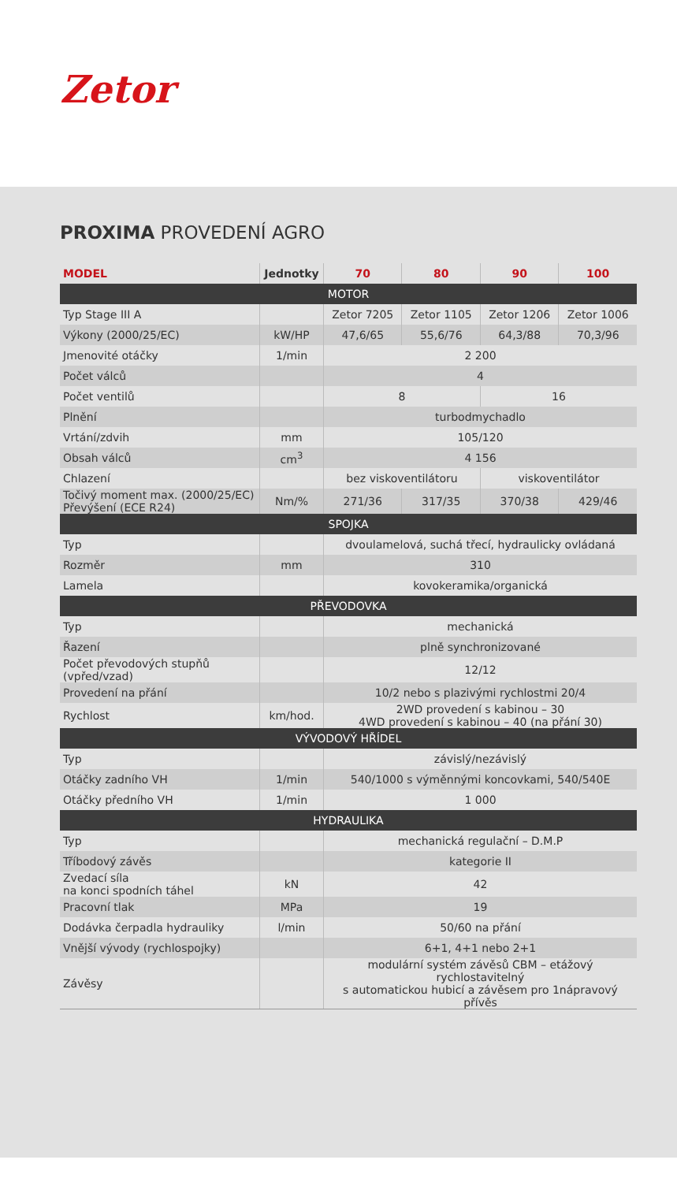Zetor
PROXIMA PROVEDENÍ AGRO
| MODEL | Jednotky | 70 | 80 | 90 | 100 |
| --- | --- | --- | --- | --- | --- |
| MOTOR | | | | | |
| Typ Stage III A | | Zetor 7205 | Zetor 1105 | Zetor 1206 | Zetor 1006 |
| Výkony (2000/25/EC) | kW/HP | 47,6/65 | 55,6/76 | 64,3/88 | 70,3/96 |
| Jmenovité otáčky | 1/min | 2 200 | | | |
| Počet válců | | 4 | | | |
| Počet ventilů | | 8 | | 16 | |
| Plnění | | turbodmychadlo | | | |
| Vrtání/zdvih | mm | 105/120 | | | |
| Obsah válců | cm<sup>3</sup> | 4 156 | | | |
| Chlazení | | bez viskoventilátoru | | viskoventilátor | |
| Točivý moment max. (2000/25/EC) Převýšení (ECE R24) | Nm/% | 271/36 | 317/35 | 370/38 | 429/46 |
| SPOJKA | | | | | |
| Typ | | dvoulamelová, suchá třecí, hydraulicky ovládaná | | | |
| Rozměr | mm | 310 | | | |
| Lamela | | kovokeramika/organická | | | |
| PŘEVODOVKA | | | | | |
| Typ | | mechanická | | | |
| Řazení | | plně synchronizované | | | |
| Počet převodových stupňů (vpřed/vzad) | | 12/12 | | | |
| Provedení na přání | | 10/2 nebo s plazivými rychlostmi 20/4 | | | |
| Rychlost | km/hod. | 2WD provedení s kabinou – 30 4WD provedení s kabinou – 40 (na přání 30) | | | |
| VÝVODOVÝ HŘÍDEL | | | | | |
| Typ | | závislý/nezávislý | | | |
| Otáčky zadního VH | 1/min | 540/1000 s výměnnými koncovkami, 540/540E | | | |
| Otáčky předního VH | 1/min | 1 000 | | | |
| HYDRAULIKA | | | | | |
| Typ | | mechanická regulační – D.M.P | | | |
| Tříbodový závěs | | kategorie II | | | |
| Zvedací síla na konci spodních táhel | kN | 42 | | | |
| Pracovní tlak | MPa | 19 | | | |
| Dodávka čerpadla hydrauliky | l/min | 50/60 na přání | | | |
| Vnější vývody (rychlospojky) | | 6+1, 4+1 nebo 2+1 | | | |
| Závěsy | | modulární systém závěsů CBM – etážový rychlostavitelný s automatickou hubicí a závěsem pro 1nápravový přívěs | | | |